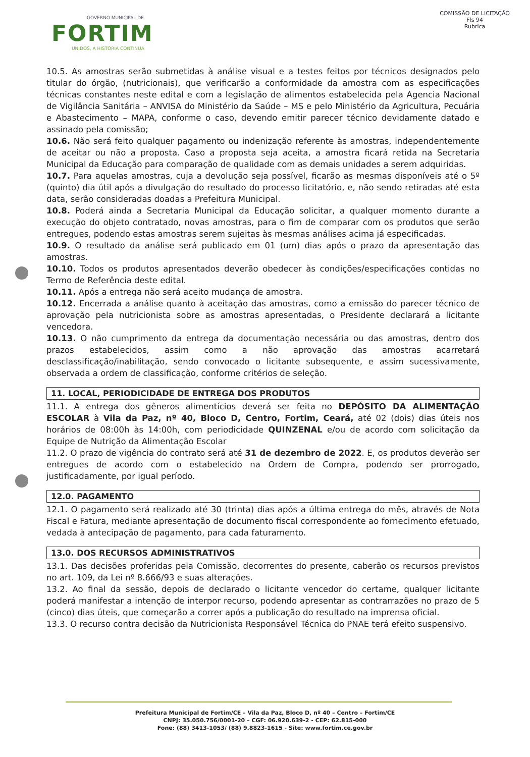GOVERNO MUNICIPAL DE
FORTIM
UNIDOS, A HISTÓRIA CONTINUA
COMISSÃO DE LICITAÇÃO
Fls 94
Rubrica
10.5. As amostras serão submetidas à análise visual e a testes feitos por técnicos designados pelo titular do órgão, (nutricionais), que verificarão a conformidade da amostra com as especificações técnicas constantes neste edital e com a legislação de alimentos estabelecida pela Agencia Nacional de Vigilância Sanitária – ANVISA do Ministério da Saúde – MS e pelo Ministério da Agricultura, Pecuária e Abastecimento – MAPA, conforme o caso, devendo emitir parecer técnico devidamente datado e assinado pela comissão;
10.6. Não será feito qualquer pagamento ou indenização referente às amostras, independentemente de aceitar ou não a proposta. Caso a proposta seja aceita, a amostra ficará retida na Secretaria Municipal da Educação para comparação de qualidade com as demais unidades a serem adquiridas.
10.7. Para aquelas amostras, cuja a devolução seja possível, ficarão as mesmas disponíveis até o 5º (quinto) dia útil após a divulgação do resultado do processo licitatório, e, não sendo retiradas até esta data, serão consideradas doadas a Prefeitura Municipal.
10.8. Poderá ainda a Secretaria Municipal da Educação solicitar, a qualquer momento durante a execução do objeto contratado, novas amostras, para o fim de comparar com os produtos que serão entregues, podendo estas amostras serem sujeitas às mesmas análises acima já especificadas.
10.9. O resultado da análise será publicado em 01 (um) dias após o prazo da apresentação das amostras.
10.10. Todos os produtos apresentados deverão obedecer às condições/especificações contidas no Termo de Referência deste edital.
10.11. Após a entrega não será aceito mudança de amostra.
10.12. Encerrada a análise quanto à aceitação das amostras, como a emissão do parecer técnico de aprovação pela nutricionista sobre as amostras apresentadas, o Presidente declarará a licitante vencedora.
10.13. O não cumprimento da entrega da documentação necessária ou das amostras, dentro dos prazos estabelecidos, assim como a não aprovação das amostras acarretará desclassificação/inabilitação, sendo convocado o licitante subsequente, e assim sucessivamente, observada a ordem de classificação, conforme critérios de seleção.
11. LOCAL, PERIODICIDADE DE ENTREGA DOS PRODUTOS
11.1. A entrega dos gêneros alimentícios deverá ser feita no DEPÓSITO DA ALIMENTAÇÃO ESCOLAR à Vila da Paz, nº 40, Bloco D, Centro, Fortim, Ceará, até 02 (dois) dias úteis nos horários de 08:00h às 14:00h, com periodicidade QUINZENAL e/ou de acordo com solicitação da Equipe de Nutrição da Alimentação Escolar
11.2. O prazo de vigência do contrato será até 31 de dezembro de 2022. E, os produtos deverão ser entregues de acordo com o estabelecido na Ordem de Compra, podendo ser prorrogado, justificadamente, por igual período.
12.0. PAGAMENTO
12.1. O pagamento será realizado até 30 (trinta) dias após a última entrega do mês, através de Nota Fiscal e Fatura, mediante apresentação de documento fiscal correspondente ao fornecimento efetuado, vedada à antecipação de pagamento, para cada faturamento.
13.0. DOS RECURSOS ADMINISTRATIVOS
13.1. Das decisões proferidas pela Comissão, decorrentes do presente, caberão os recursos previstos no art. 109, da Lei nº 8.666/93 e suas alterações.
13.2. Ao final da sessão, depois de declarado o licitante vencedor do certame, qualquer licitante poderá manifestar a intenção de interpor recurso, podendo apresentar as contrarrazões no prazo de 5 (cinco) dias úteis, que começarão a correr após a publicação do resultado na imprensa oficial.
13.3. O recurso contra decisão da Nutricionista Responsável Técnica do PNAE terá efeito suspensivo.
Prefeitura Municipal de Fortim/CE – Vila da Paz, Bloco D, nº 40 – Centro – Fortim/CE
CNPJ: 35.050.756/0001-20 – CGF: 06.920.639-2 - CEP: 62.815-000
Fone: (88) 3413-1053/ (88) 9.8823-1615 - Site: www.fortim.ce.gov.br